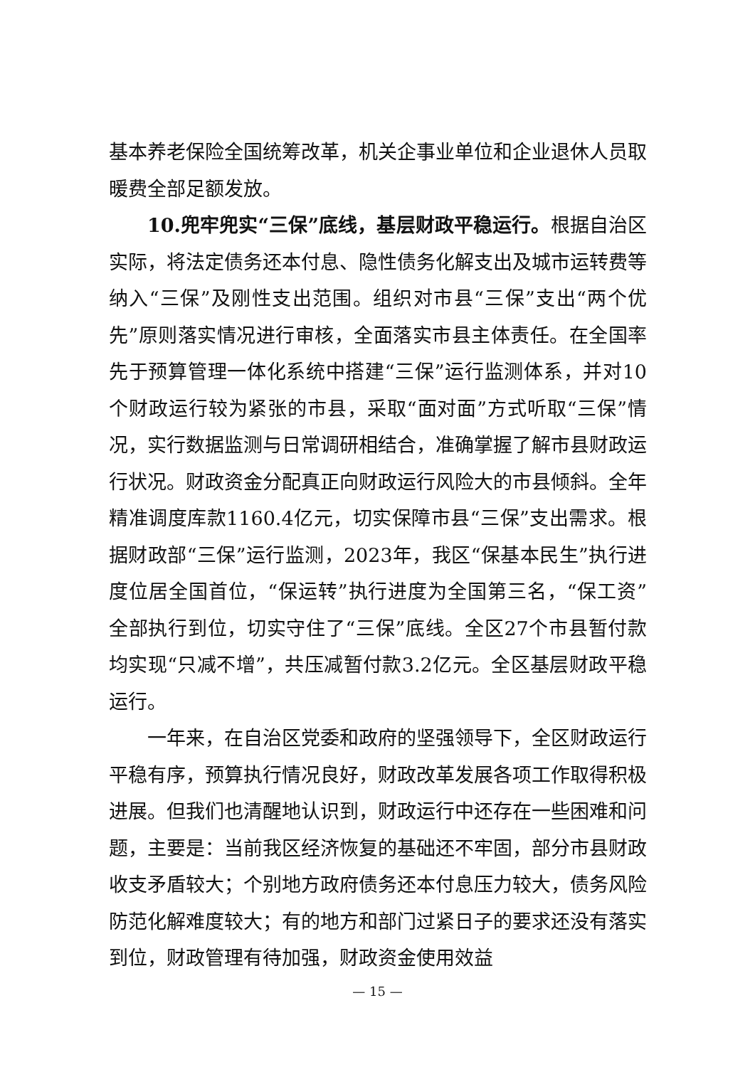基本养老保险全国统筹改革，机关企事业单位和企业退休人员取暖费全部足额发放。
10.兜牢兜实“三保”底线，基层财政平稳运行。根据自治区实际，将法定债务还本付息、隐性债务化解支出及城市运转费等纳入“三保”及刚性支出范围。组织对市县“三保”支出“两个优先”原则落实情况进行审核，全面落实市县主体责任。在全国率先于预算管理一体化系统中搭建“三保”运行监测体系，并对10个财政运行较为紧张的市县，采取“面对面”方式听取“三保”情况，实行数据监测与日常调研相结合，准确掌握了解市县财政运行状况。财政资金分配真正向财政运行风险大的市县倾斜。全年精准调度库款1160.4亿元，切实保障市县“三保”支出需求。根据财政部“三保”运行监测，2023年，我区“保基本民生”执行进度位居全国首位，“保运转”执行进度为全国第三名，“保工资”全部执行到位，切实守住了“三保”底线。全区27个市县暂付款均实现“只减不增”，共压减暂付款3.2亿元。全区基层财政平稳运行。
一年来，在自治区党委和政府的坚强领导下，全区财政运行平稳有序，预算执行情况良好，财政改革发展各项工作取得积极进展。但我们也清醒地认识到，财政运行中还存在一些困难和问题，主要是：当前我区经济恢复的基础还不牢固，部分市县财政收支矛盾较大；个别地方政府债务还本付息压力较大，债务风险防范化解难度较大；有的地方和部门过紧日子的要求还没有落实到位，财政管理有待加强，财政资金使用效益
— 15 —